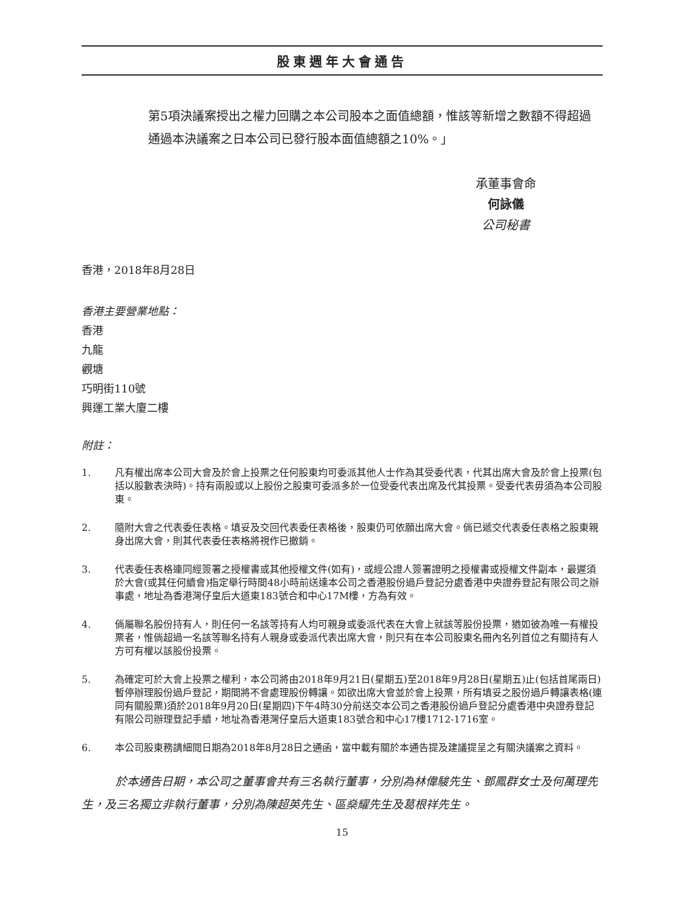股東週年大會通告
第5項決議案授出之權力回購之本公司股本之面值總額，惟該等新增之數額不得超過通過本決議案之日本公司已發行股本面值總額之10%。」
承董事會命
何詠儀
公司秘書
香港，2018年8月28日
香港主要營業地點：
香港
九龍
觀塘
巧明街110號
興運工業大廈二樓
附註：
1. 凡有權出席本公司大會及於會上投票之任何股東均可委派其他人士作為其受委代表，代其出席大會及於會上投票(包括以股數表決時)。持有兩股或以上股份之股東可委派多於一位受委代表出席及代其投票。受委代表毋須為本公司股東。
2. 隨附大會之代表委任表格。填妥及交回代表委任表格後，股東仍可依願出席大會。倘已遞交代表委任表格之股東親身出席大會，則其代表委任表格將視作已撤銷。
3. 代表委任表格連同經簽署之授權書或其他授權文件(如有)，或經公證人簽署證明之授權書或授權文件副本，最遲須於大會(或其任何續會)指定舉行時間48小時前送達本公司之香港股份過戶登記分處香港中央證券登記有限公司之辦事處，地址為香港灣仔皇后大道東183號合和中心17M樓，方為有效。
4. 倘屬聯名股份持有人，則任何一名該等持有人均可親身或委派代表在大會上就該等股份投票，猶如彼為唯一有權投票者，惟倘超過一名該等聯名持有人親身或委派代表出席大會，則只有在本公司股東名冊內名列首位之有關持有人方可有權以該股份投票。
5. 為確定可於大會上投票之權利，本公司將由2018年9月21日(星期五)至2018年9月28日(星期五)止(包括首尾兩日)暫停辦理股份過戶登記，期間將不會處理股份轉讓。如欲出席大會並於會上投票，所有填妥之股份過戶轉讓表格(連同有關股票)須於2018年9月20日(星期四)下午4時30分前送交本公司之香港股份過戶登記分處香港中央證券登記有限公司辦理登記手續，地址為香港灣仔皇后大道東183號合和中心17樓1712-1716室。
6. 本公司股東務請細閱日期為2018年8月28日之通函，當中載有關於本通告提及建議提呈之有關決議案之資料。
於本通告日期，本公司之董事會共有三名執行董事，分別為林偉駿先生、鄧鳳群女士及何萬理先生，及三名獨立非執行董事，分別為陳超英先生、區燊耀先生及葛根祥先生。
15